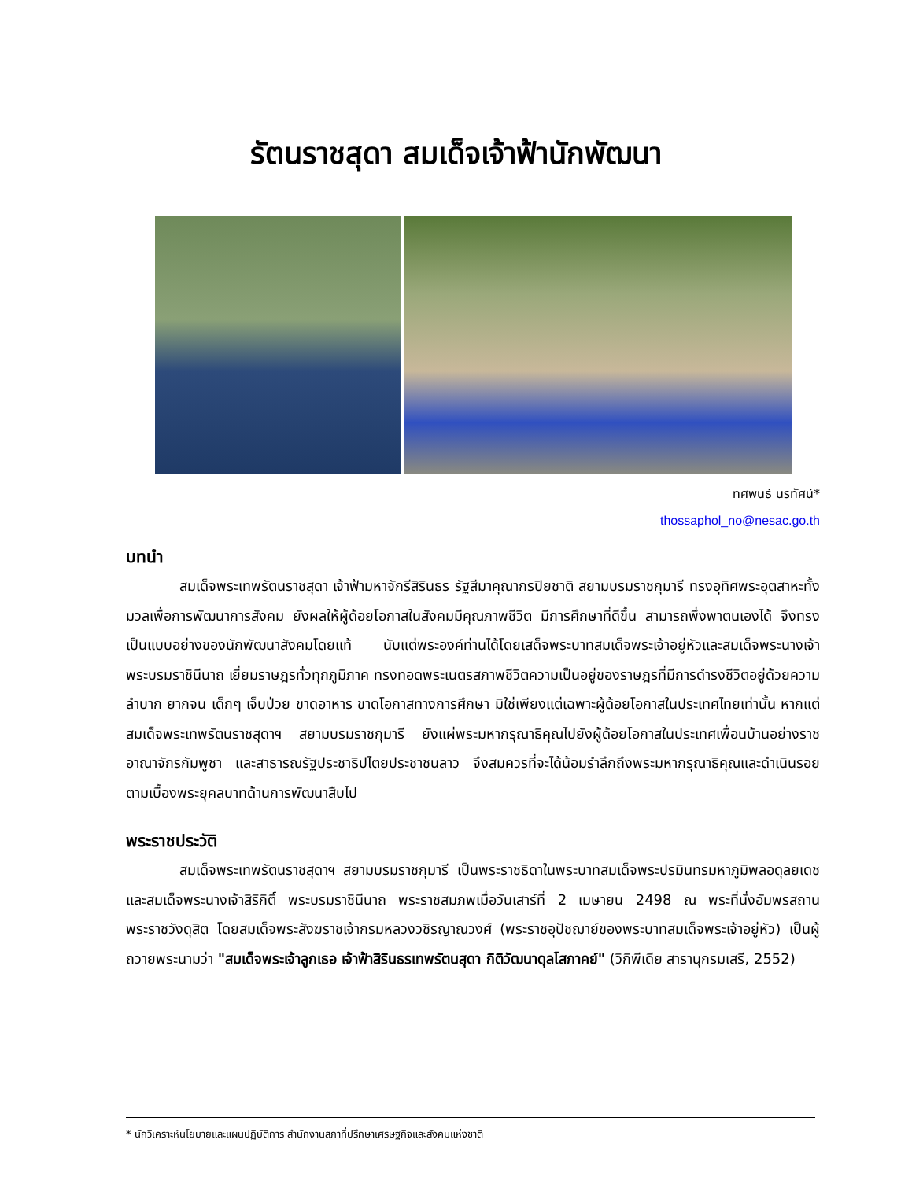รัตนราชสุดา สมเด็จเจ้าฟ้านักพัฒนา
ทศพนธ์ นรทัศน์*
thossaphol_no@nesac.go.th
บทนำ
สมเด็จพระเทพรัตนราชสุดา เจ้าฟ้ามหาจักรีสิรินธร รัฐสีมาคุณากรปิยชาติ สยามบรมราชกุมารี ทรงอุทิศพระอุตสาหะทั้งมวลเพื่อการพัฒนาการสังคม ยังผลให้ผู้ด้อยโอกาสในสังคมมีคุณภาพชีวิต มีการศึกษาที่ดีขึ้น สามารถพึ่งพาตนเองได้ จึงทรงเป็นแบบอย่างของนักพัฒนาสังคมโดยแท้ นับแต่พระองค์ท่านได้โดยเสด็จพระบาทสมเด็จพระเจ้าอยู่หัวและสมเด็จพระนางเจ้าพระบรมราชินีนาถ เยี่ยมราษฎรทั่วทุกภูมิภาค ทรงทอดพระเนตรสภาพชีวิตความเป็นอยู่ของราษฎรที่มีการดำรงชีวิตอยู่ด้วยความลำบาก ยากจน เด็กๆ เจ็บป่วย ขาดอาหาร ขาดโอกาสทางการศึกษา มิใช่เพียงแต่เฉพาะผู้ด้อยโอกาสในประเทศไทยเท่านั้น หากแต่สมเด็จพระเทพรัตนราชสุดาฯ สยามบรมราชกุมารี ยังแผ่พระมหากรุณาธิคุณไปยังผู้ด้อยโอกาสในประเทศเพื่อนบ้านอย่างราชอาณาจักรกัมพูชา และสาธารณรัฐประชาธิปไตยประชาชนลาว จึงสมควรที่จะได้น้อมรำลึกถึงพระมหากรุณาธิคุณและดำเนินรอยตามเบื้องพระยุคลบาทด้านการพัฒนาสืบไป
พระราชประวัติ
สมเด็จพระเทพรัตนราชสุดาฯ สยามบรมราชกุมารี เป็นพระราชธิดาในพระบาทสมเด็จพระปรมินทรมหาภูมิพลอดุลยเดช และสมเด็จพระนางเจ้าสิริกิติ์ พระบรมราชินีนาถ พระราชสมภพเมื่อวันเสาร์ที่ 2 เมษายน 2498 ณ พระที่นั่งอัมพรสถาน พระราชวังดุสิต โดยสมเด็จพระสังฆราชเจ้ากรมหลวงวชิรญาณวงศ์ (พระราชอุปัชฌาย์ของพระบาทสมเด็จพระเจ้าอยู่หัว) เป็นผู้ถวายพระนามว่า "สมเด็จพระเจ้าลูกเธอ เจ้าฟ้าสิรินธรเทพรัตนสุดา กิติวัฒนาดุลโสภาคย์" (วิกิพีเดีย สารานุกรมเสรี, 2552)
* นักวิเคราะห์นโยบายและแผนปฏิบัติการ สำนักงานสภาที่ปรึกษาเศรษฐกิจและสังคมแห่งชาติ